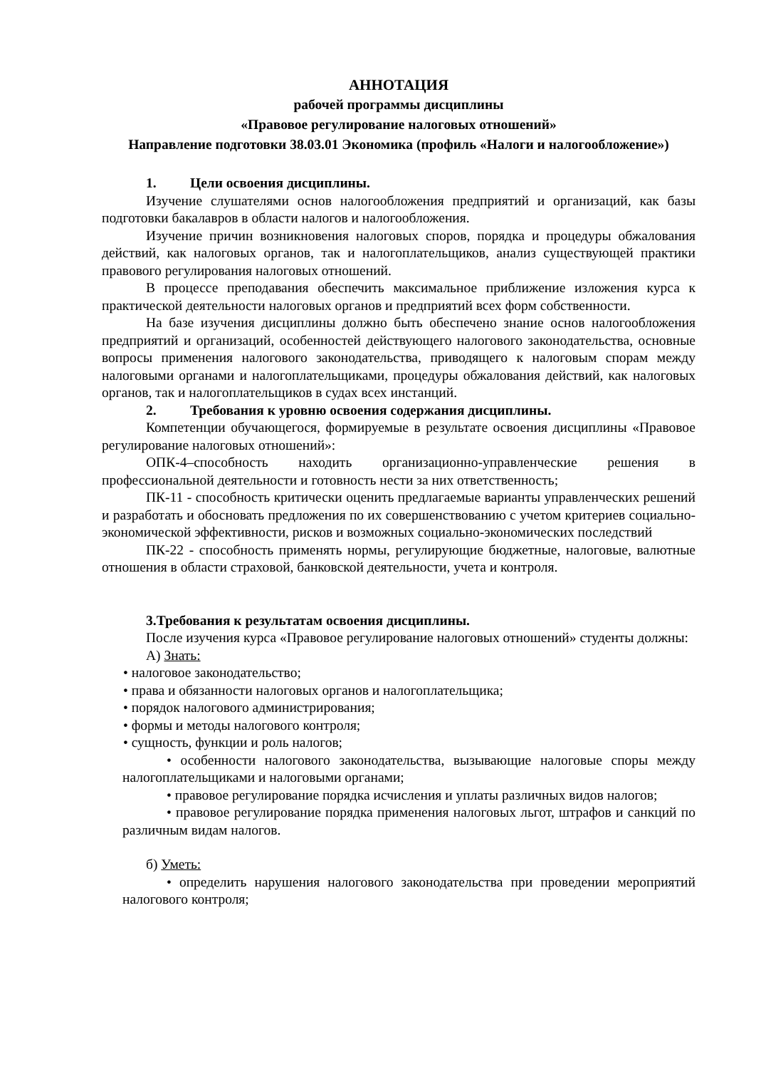АННОТАЦИЯ
рабочей программы дисциплины
«Правовое регулирование налоговых отношений»
Направление подготовки 38.03.01 Экономика (профиль «Налоги и налогообложение»)
1. Цели освоения дисциплины.
Изучение слушателями основ налогообложения предприятий и организаций, как базы подготовки бакалавров в области налогов и налогообложения.
Изучение причин возникновения налоговых споров, порядка и процедуры обжалования действий, как налоговых органов, так и налогоплательщиков, анализ существующей практики правового регулирования налоговых отношений.
В процессе преподавания обеспечить максимальное приближение изложения курса к практической деятельности налоговых органов и предприятий всех форм собственности.
На базе изучения дисциплины должно быть обеспечено знание основ налогообложения предприятий и организаций, особенностей действующего налогового законодательства, основные вопросы применения налогового законодательства, приводящего к налоговым спорам между налоговыми органами и налогоплательщиками, процедуры обжалования действий, как налоговых органов, так и налогоплательщиков в судах всех инстанций.
2. Требования к уровню освоения содержания дисциплины.
Компетенции обучающегося, формируемые в результате освоения дисциплины «Правовое регулирование налоговых отношений»:
ОПК-4–способность находить организационно-управленческие решения в профессиональной деятельности и готовность нести за них ответственность;
ПК-11 - способность критически оценить предлагаемые варианты управленческих решений и разработать и обосновать предложения по их совершенствованию с учетом критериев социально-экономической эффективности, рисков и возможных социально-экономических последствий
ПК-22 - способность применять нормы, регулирующие бюджетные, налоговые, валютные отношения в области страховой, банковской деятельности, учета и контроля.
3.Требования к результатам освоения дисциплины.
После изучения курса «Правовое регулирование налоговых отношений» студенты должны:
А) Знать:
• налоговое законодательство;
• права и обязанности налоговых органов и налогоплательщика;
• порядок налогового администрирования;
• формы и методы налогового контроля;
• сущность, функции и роль налогов;
• особенности налогового законодательства, вызывающие налоговые споры между налогоплательщиками и налоговыми органами;
• правовое регулирование порядка исчисления и уплаты различных видов налогов;
• правовое регулирование порядка применения налоговых льгот, штрафов и санкций по различным видам налогов.
б) Уметь:
• определить нарушения налогового законодательства при проведении мероприятий налогового контроля;